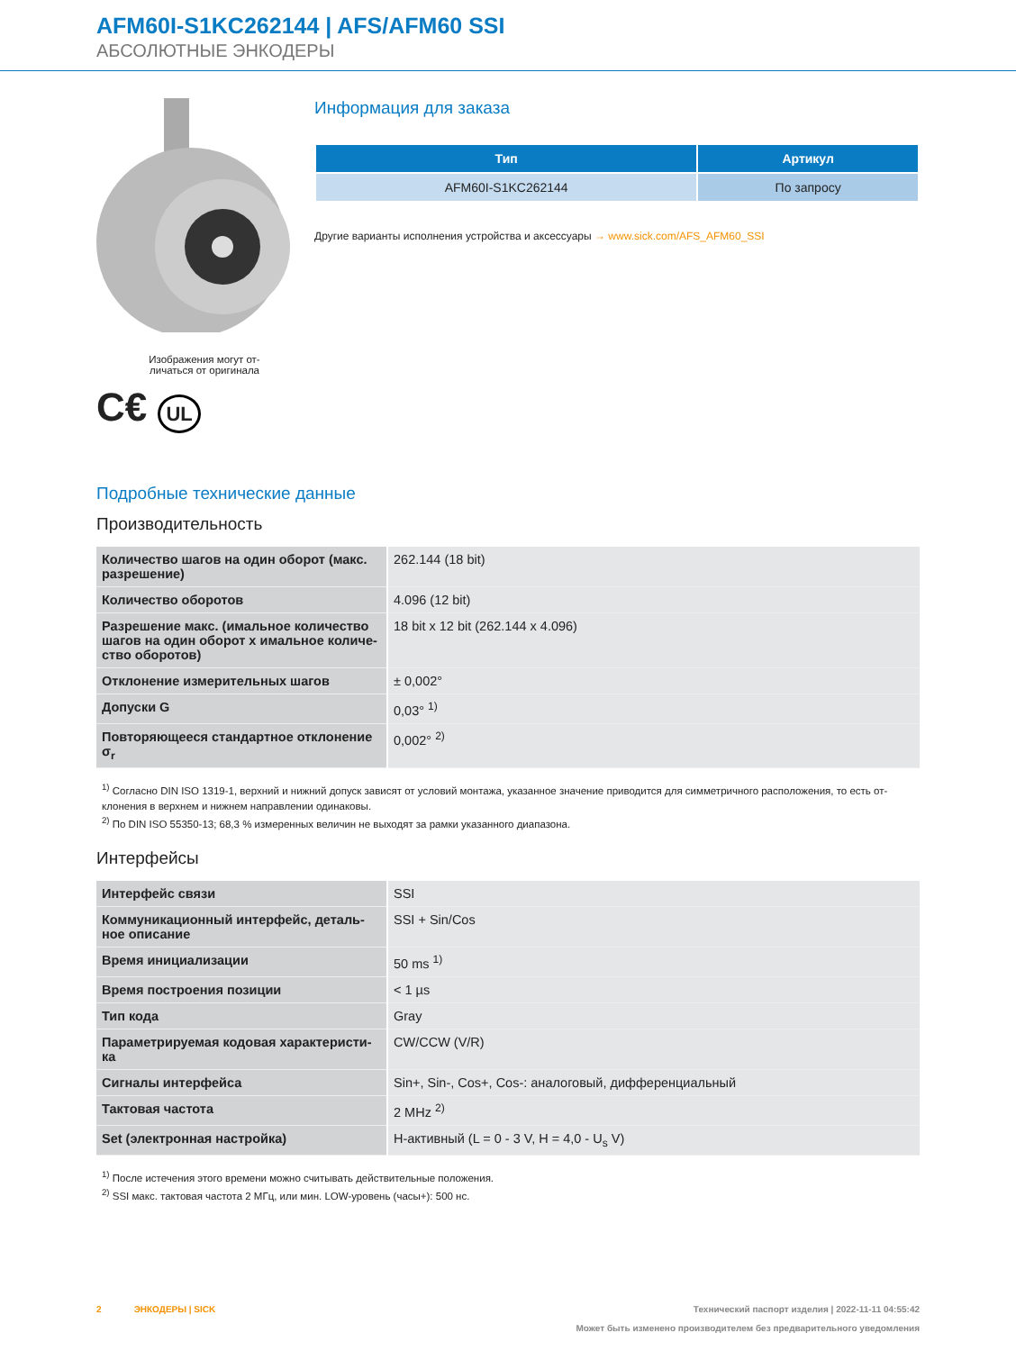AFM60I-S1KC262144 | AFS/AFM60 SSI
АБСОЛЮТНЫЕ ЭНКОДЕРЫ
Изображения могут от-
личаться от оригинала
C€ UL
Информация для заказа
| Тип | Артикул |
| --- | --- |
| AFM60I-S1KC262144 | По запросу |
Другие варианты исполнения устройства и аксессуары → www.sick.com/AFS_AFM60_SSI
Подробные технические данные
Производительность
| Количество шагов на один оборот (макс. разрешение) | 262.144 (18 bit) |
| Количество оборотов | 4.096 (12 bit) |
| Разрешение макс. (имальное количество шагов на один оборот x имальное количе-ство оборотов) | 18 bit x 12 bit (262.144 x 4.096) |
| Отклонение измерительных шагов | ± 0,002° |
| Допуски G | 0,03° <sup>1)</sup> |
| Повторяющееся стандартное отклонение σ<sub>r</sub> | 0,002° <sup>2)</sup> |
<sup>1)</sup> Согласно DIN ISO 1319-1, верхний и нижний допуск зависят от условий монтажа, указанное значение приводится для симметричного расположения, то есть от-клонения в верхнем и нижнем направлении одинаковы.
<sup>2)</sup> По DIN ISO 55350-13; 68,3 % измеренных величин не выходят за рамки указанного диапазона.
Интерфейсы
| Интерфейс связи | SSI |
| Коммуникационный интерфейс, деталь-ное описание | SSI + Sin/Cos |
| Время инициализации | 50 ms <sup>1)</sup> |
| Время построения позиции | < 1 µs |
| Тип кода | Gray |
| Параметрируемая кодовая характеристи-ка | CW/CCW (V/R) |
| Сигналы интерфейса | Sin+, Sin-, Cos+, Cos-: аналоговый, дифференциальный |
| Тактовая частота | 2 MHz <sup>2)</sup> |
| Set (электронная настройка) | H-активный (L = 0 - 3 V, H = 4,0 - U<sub>s</sub> V) |
<sup>1)</sup> После истечения этого времени можно считывать действительные положения.
<sup>2)</sup> SSI макс. тактовая частота 2 МГц, или мин. LOW-уровень (часы+): 500 нс.
2 ЭНКОДЕРЫ | SICK Технический паспорт изделия | 2022-11-11 04:55:42
Может быть изменено производителем без предварительного уведомления